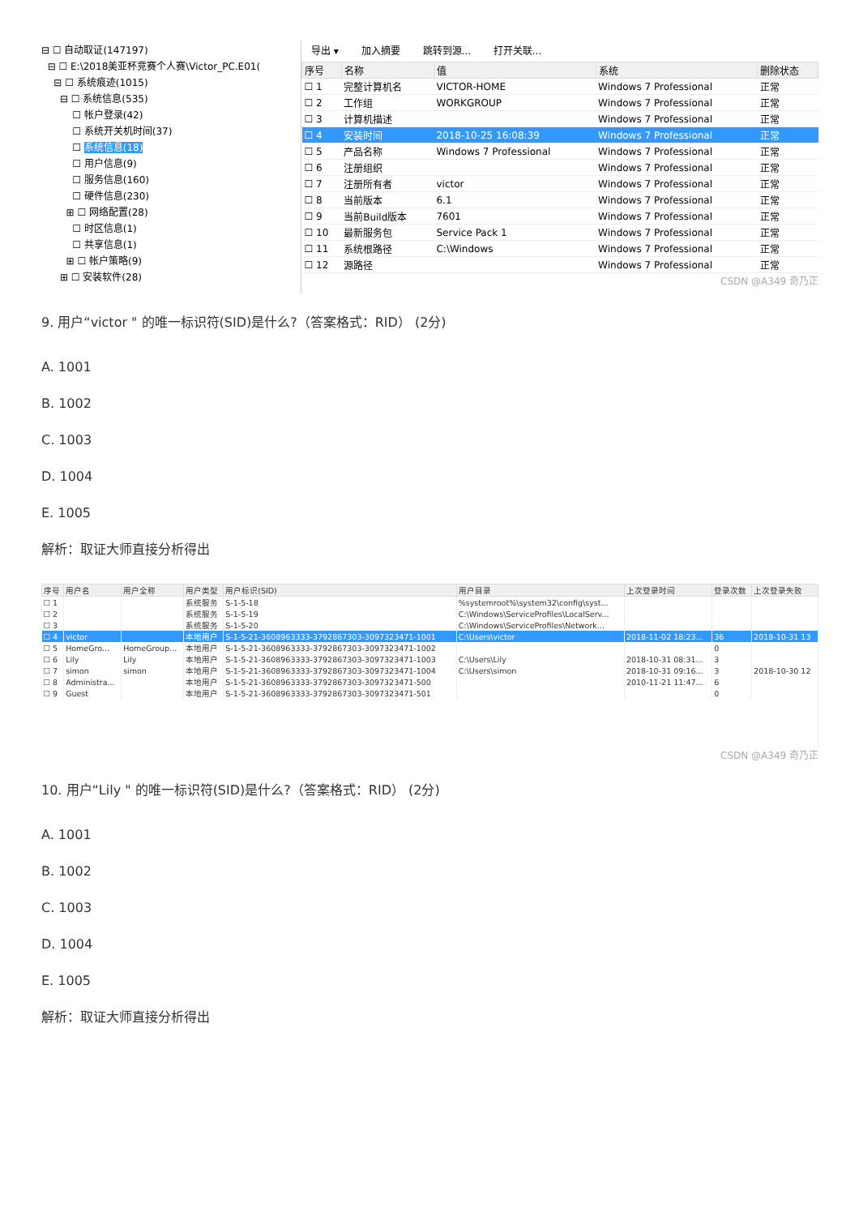⊟ ☐ 自动取证(147197)
⊟ ☐ E:\2018美亚杯竞赛个人赛\Victor_PC.E01(
⊟ ☐ 系统痕迹(1015)
⊟ ☐ 系统信息(535)
☐ 帐户登录(42)
☐ 系统开关机时间(37)
☐ 系统信息(18)
☐ 用户信息(9)
☐ 服务信息(160)
☐ 硬件信息(230)
⊞ ☐ 网络配置(28)
☐ 时区信息(1)
☐ 共享信息(1)
⊞ ☐ 帐户策略(9)
⊞ ☐ 安装软件(28)
导出 ▾ 加入摘要 跳转到源... 打开关联...
| 序号 | 名称 | 值 | 系统 | 删除状态 |
| --- | --- | --- | --- | --- |
| ☐ 1 | 完整计算机名 | VICTOR-HOME | Windows 7 Professional | 正常 |
| ☐ 2 | 工作组 | WORKGROUP | Windows 7 Professional | 正常 |
| ☐ 3 | 计算机描述 | | Windows 7 Professional | 正常 |
| ☐ 4 | 安装时间 | 2018-10-25 16:08:39 | Windows 7 Professional | 正常 |
| ☐ 5 | 产品名称 | Windows 7 Professional | Windows 7 Professional | 正常 |
| ☐ 6 | 注册组织 | | Windows 7 Professional | 正常 |
| ☐ 7 | 注册所有者 | victor | Windows 7 Professional | 正常 |
| ☐ 8 | 当前版本 | 6.1 | Windows 7 Professional | 正常 |
| ☐ 9 | 当前Build版本 | 7601 | Windows 7 Professional | 正常 |
| ☐ 10 | 最新服务包 | Service Pack 1 | Windows 7 Professional | 正常 |
| ☐ 11 | 系统根路径 | C:\Windows | Windows 7 Professional | 正常 |
| ☐ 12 | 源路径 | | Windows 7 Professional | 正常 |
CSDN @A349 奇乃正
9. 用户“victor " 的唯一标识符(SID)是什么?（答案格式：RID） (2分)
A. 1001
B. 1002
C. 1003
D. 1004
E. 1005
解析：取证大师直接分析得出
| 序号 | 用户名 | 用户全称 | 用户类型 | 用户标识(SID) | 用户目录 | 上次登录时间 | 登录次数 | 上次登录失败 |
| --- | --- | --- | --- | --- | --- | --- | --- | --- |
| ☐ 1 | | | 系统服务 | S-1-5-18 | %systemroot%\system32\config\syst... | | | |
| ☐ 2 | | | 系统服务 | S-1-5-19 | C:\Windows\ServiceProfiles\LocalServ... | | | |
| ☐ 3 | | | 系统服务 | S-1-5-20 | C:\Windows\ServiceProfiles\Network... | | | |
| ☐ 4 | victor | | 本地用户 | S-1-5-21-3608963333-3792867303-3097323471-1001 | C:\Users\victor | 2018-11-02 18:23... | 36 | 2018-10-31 13 |
| ☐ 5 | HomeGro... | HomeGroup... | 本地用户 | S-1-5-21-3608963333-3792867303-3097323471-1002 | | | 0 | |
| ☐ 6 | Lily | Lily | 本地用户 | S-1-5-21-3608963333-3792867303-3097323471-1003 | C:\Users\Lily | 2018-10-31 08:31... | 3 | |
| ☐ 7 | simon | simon | 本地用户 | S-1-5-21-3608963333-3792867303-3097323471-1004 | C:\Users\simon | 2018-10-31 09:16... | 3 | 2018-10-30 12 |
| ☐ 8 | Administra... | | 本地用户 | S-1-5-21-3608963333-3792867303-3097323471-500 | | 2010-11-21 11:47... | 6 | |
| ☐ 9 | Guest | | 本地用户 | S-1-5-21-3608963333-3792867303-3097323471-501 | | | 0 | |
CSDN @A349 奇乃正
10. 用户“Lily " 的唯一标识符(SID)是什么?（答案格式：RID） (2分)
A. 1001
B. 1002
C. 1003
D. 1004
E. 1005
解析：取证大师直接分析得出